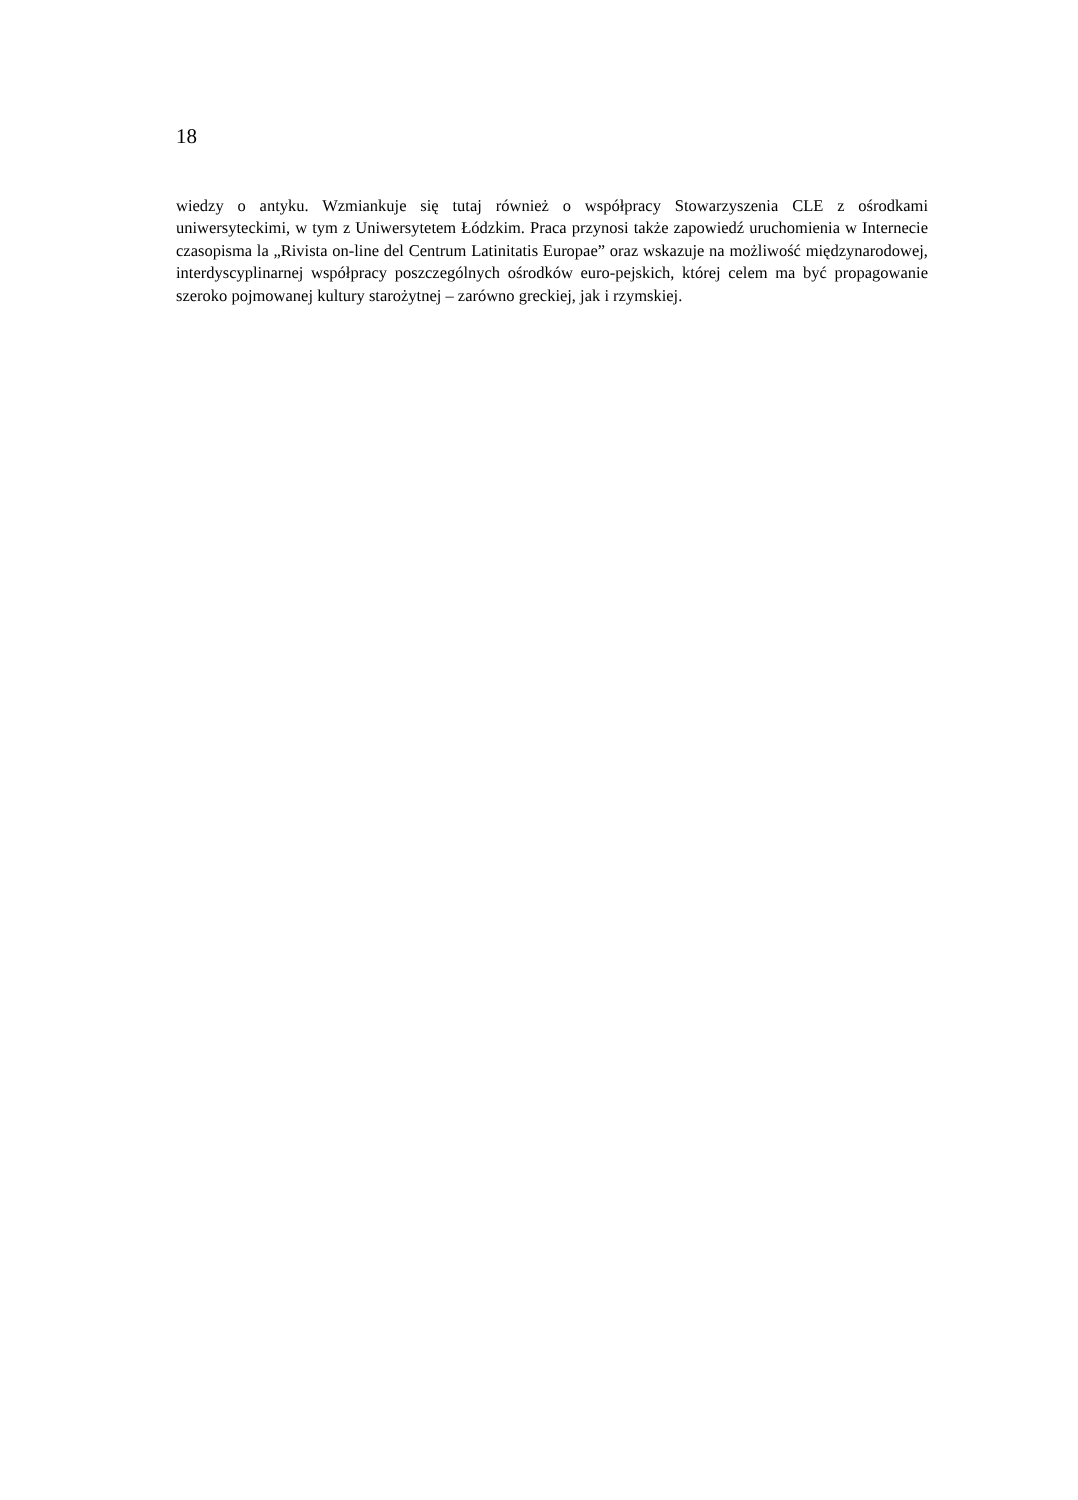18
wiedzy o antyku. Wzmiankuje się tutaj również o współpracy Stowarzyszenia CLE z ośrodkami uniwersyteckimi, w tym z Uniwersytetem Łódzkim. Praca przynosi także zapowiedź uruchomienia w Internecie czasopisma la „Rivista on-line del Centrum Latinitatis Europae” oraz wskazuje na możliwość międzynarodowej, interdyscyplinarnej współpracy poszczególnych ośrodków euro-pejskich, której celem ma być propagowanie szeroko pojmowanej kultury starożytnej – zarówno greckiej, jak i rzymskiej.